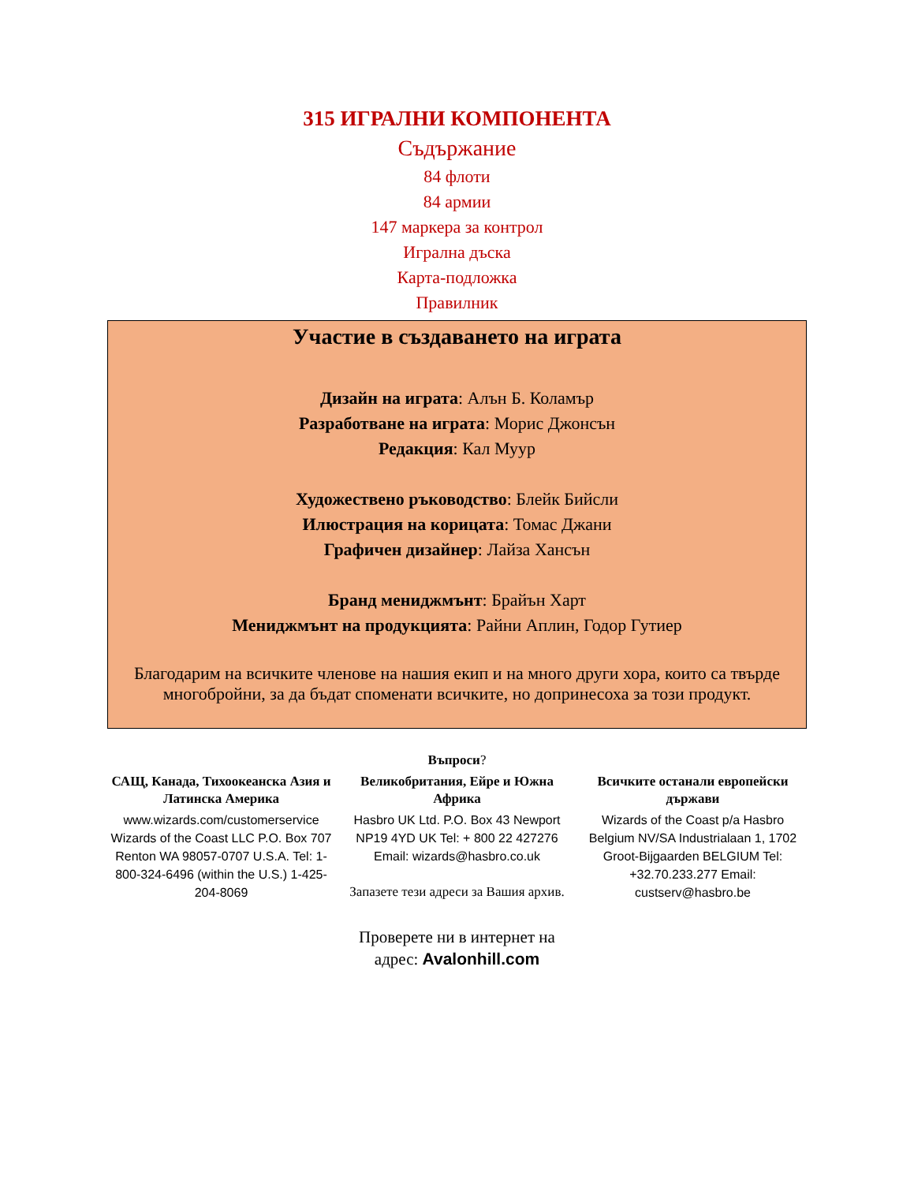315 ИГРАЛНИ КОМПОНЕНТА
Съдържание
84 флоти
84 армии
147 маркера за контрол
Игрална дъска
Карта-подложка
Правилник
Участие в създаването на играта
Дизайн на играта: Алън Б. Коламър
Разработване на играта: Морис Джонсън
Редакция: Кал Муур
Художествено ръководство: Блейк Бийсли
Илюстрация на корицата: Томас Джани
Графичен дизайнер: Лайза Хансън
Бранд мениджмънт: Брайън Харт
Мениджмънт на продукцията: Райни Аплин, Годор Гутиер
Благодарим на всичките членове на нашия екип и на много други хора, които са твърде многобройни, за да бъдат споменати всичките, но допринесоха за този продукт.
Въпроси?
САЩ, Канада, Тихоокеанска Азия и Латинска Америка
www.wizards.com/customerservice Wizards of the Coast LLC P.O. Box 707 Renton WA 98057-0707 U.S.A. Tel: 1-800-324-6496 (within the U.S.) 1-425-204-8069
Великобритания, Ейре и Южна Африка
Hasbro UK Ltd. P.O. Box 43 Newport NP19 4YD UK Tel: + 800 22 427276 Email: wizards@hasbro.co.uk
Запазете тези адреси за Вашия архив.
Всичките останали европейски държави
Wizards of the Coast p/a Hasbro Belgium NV/SA Industrialaan 1, 1702 Groot-Bijgaarden BELGIUM Tel: +32.70.233.277 Email: custserv@hasbro.be
Проверете ни в интернет на
адрес: Avalonhill.com